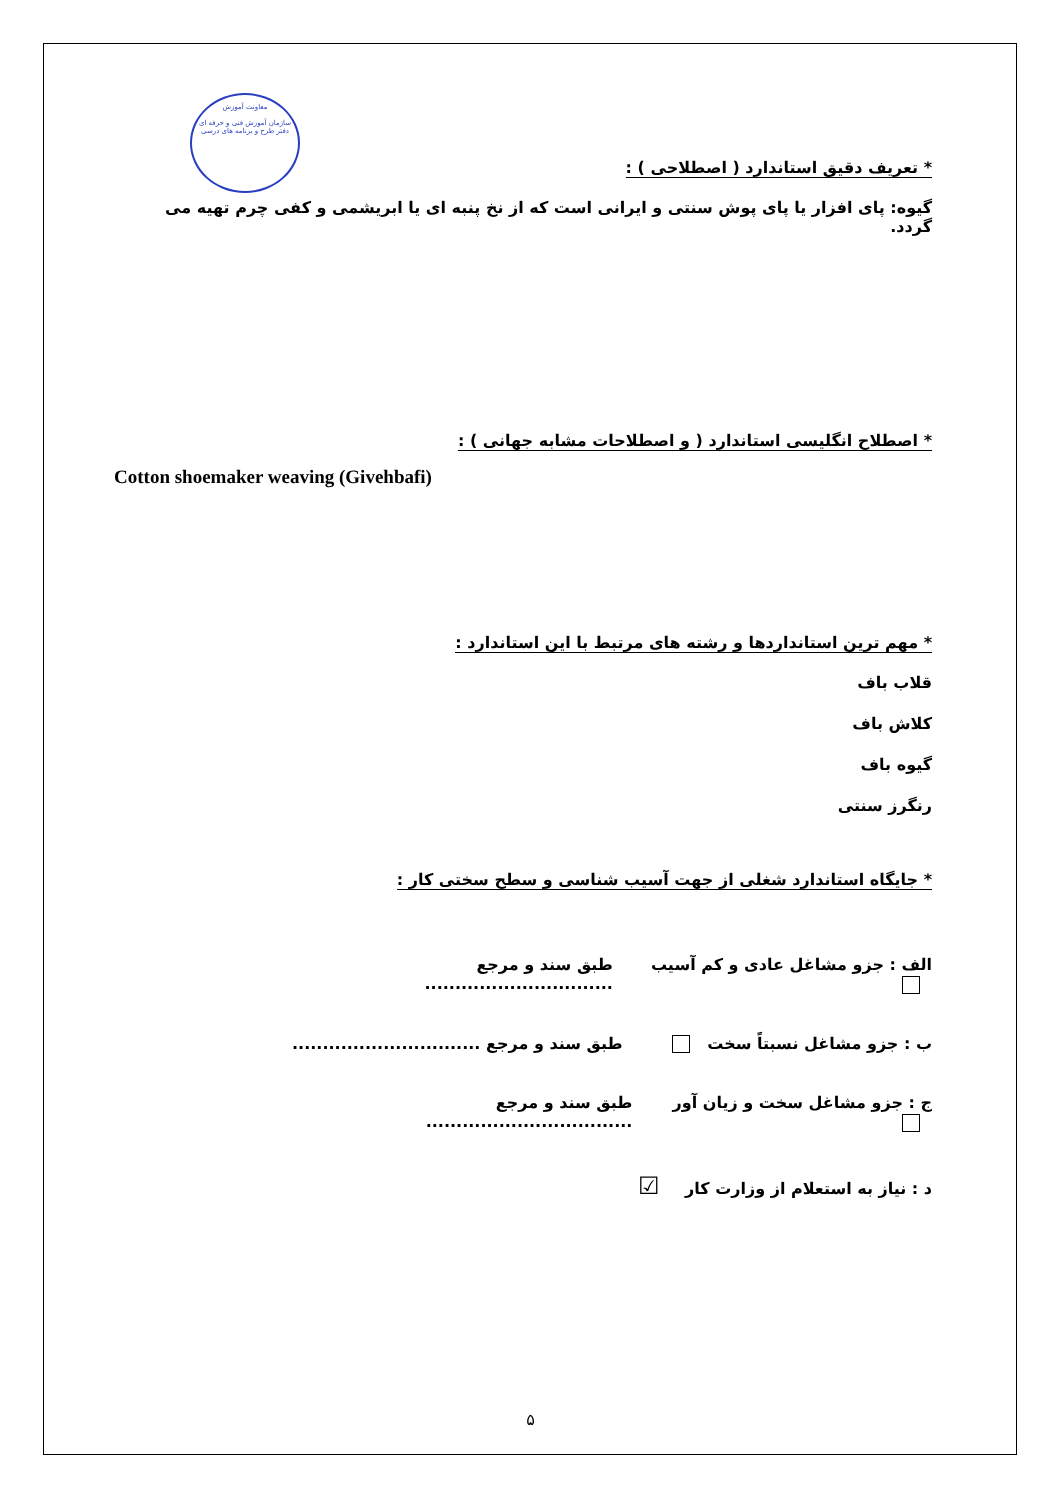معاونت آموزش
سازمان آموزش فنی و حرفه ای
دفتر طرح و برنامه های درسی
* تعریف دقیق استاندارد ( اصطلاحی ) :
گیوه: پای افزار یا پای پوش سنتی و ایرانی است که از نخ پنبه ای یا ابریشمی و کفی چرم تهیه می گردد.
* اصطلاح انگلیسی استاندارد ( و اصطلاحات مشابه جهانی ) :
Cotton shoemaker weaving (Givehbafi)
* مهم ترین استانداردها و رشته های مرتبط با این استاندارد :
قلاب باف
کلاش باف
گیوه باف
رنگرز سنتی
* جایگاه استاندارد شغلی از جهت آسیب شناسی و سطح سختی کار :
الف : جزو مشاغل عادی و کم آسیب طبق سند و مرجع ...............................
ب : جزو مشاغل نسبتاً سخت طبق سند و مرجع ...............................
ج : جزو مشاغل سخت و زیان آور طبق سند و مرجع ..................................
د : نیاز به استعلام از وزارت کار ☑
۵